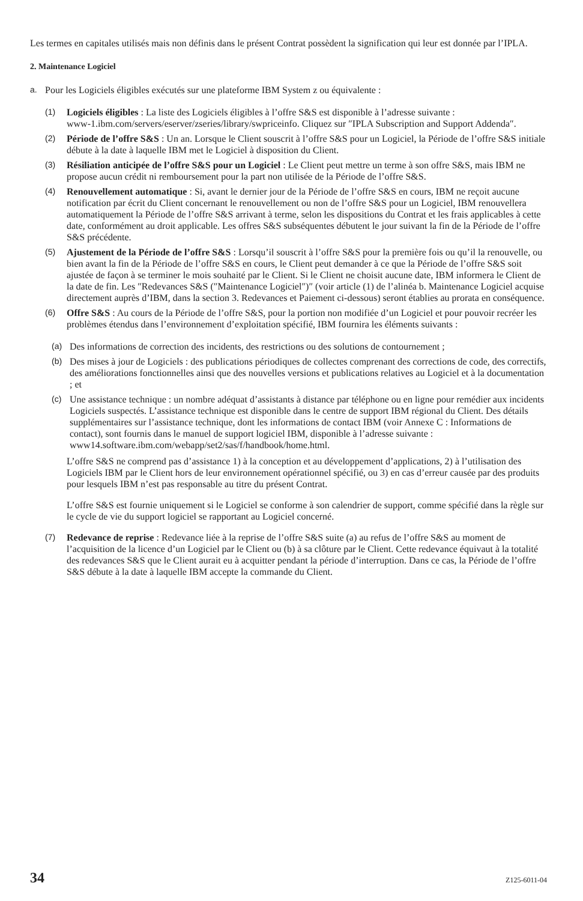Les termes en capitales utilisés mais non définis dans le présent Contrat possèdent la signification qui leur est donnée par l’IPLA.
2. Maintenance Logiciel
a. Pour les Logiciels éligibles exécutés sur une plateforme IBM System z ou équivalente :
(1) Logiciels éligibles : La liste des Logiciels éligibles à l’offre S&S est disponible à l’adresse suivante :
www-1.ibm.com/servers/eserver/zseries/library/swpriceinfo. Cliquez sur ″IPLA Subscription and Support Addenda″.
(2) Période de l’offre S&S : Un an. Lorsque le Client souscrit à l’offre S&S pour un Logiciel, la Période de l’offre S&S initiale débute à la date à laquelle IBM met le Logiciel à disposition du Client.
(3) Résiliation anticipée de l’offre S&S pour un Logiciel : Le Client peut mettre un terme à son offre S&S, mais IBM ne propose aucun crédit ni remboursement pour la part non utilisée de la Période de l’offre S&S.
(4) Renouvellement automatique : Si, avant le dernier jour de la Période de l’offre S&S en cours, IBM ne reçoit aucune notification par écrit du Client concernant le renouvellement ou non de l’offre S&S pour un Logiciel, IBM renouvellera automatiquement la Période de l’offre S&S arrivant à terme, selon les dispositions du Contrat et les frais applicables à cette date, conformément au droit applicable. Les offres S&S subséquentes débutent le jour suivant la fin de la Période de l’offre S&S précédente.
(5) Ajustement de la Période de l’offre S&S : Lorsqu’il souscrit à l’offre S&S pour la première fois ou qu’il la renouvelle, ou bien avant la fin de la Période de l’offre S&S en cours, le Client peut demander à ce que la Période de l’offre S&S soit ajustée de façon à se terminer le mois souhaité par le Client. Si le Client ne choisit aucune date, IBM informera le Client de la date de fin. Les ″Redevances S&S (″Maintenance Logiciel″)″ (voir article (1) de l’alinéa b. Maintenance Logiciel acquise directement auprès d’IBM, dans la section 3. Redevances et Paiement ci-dessous) seront établies au prorata en conséquence.
(6) Offre S&S : Au cours de la Période de l’offre S&S, pour la portion non modifiée d’un Logiciel et pour pouvoir recréer les problèmes étendus dans l’environnement d’exploitation spécifié, IBM fournira les éléments suivants :
(a) Des informations de correction des incidents, des restrictions ou des solutions de contournement ;
(b) Des mises à jour de Logiciels : des publications périodiques de collectes comprenant des corrections de code, des correctifs, des améliorations fonctionnelles ainsi que des nouvelles versions et publications relatives au Logiciel et à la documentation ; et
(c) Une assistance technique : un nombre adéquat d’assistants à distance par téléphone ou en ligne pour remédier aux incidents Logiciels suspectés. L’assistance technique est disponible dans le centre de support IBM régional du Client. Des détails supplémentaires sur l’assistance technique, dont les informations de contact IBM (voir Annexe C : Informations de contact), sont fournis dans le manuel de support logiciel IBM, disponible à l’adresse suivante :
www14.software.ibm.com/webapp/set2/sas/f/handbook/home.html.
L’offre S&S ne comprend pas d’assistance 1) à la conception et au développement d’applications, 2) à l’utilisation des Logiciels IBM par le Client hors de leur environnement opérationnel spécifié, ou 3) en cas d’erreur causée par des produits pour lesquels IBM n’est pas responsable au titre du présent Contrat.
L’offre S&S est fournie uniquement si le Logiciel se conforme à son calendrier de support, comme spécifié dans la règle sur le cycle de vie du support logiciel se rapportant au Logiciel concerné.
(7) Redevance de reprise : Redevance liée à la reprise de l’offre S&S suite (a) au refus de l’offre S&S au moment de l’acquisition de la licence d’un Logiciel par le Client ou (b) à sa clôture par le Client. Cette redevance équivaut à la totalité des redevances S&S que le Client aurait eu à acquitter pendant la période d’interruption. Dans ce cas, la Période de l’offre S&S débute à la date à laquelle IBM accepte la commande du Client.
34 Z125-6011-04